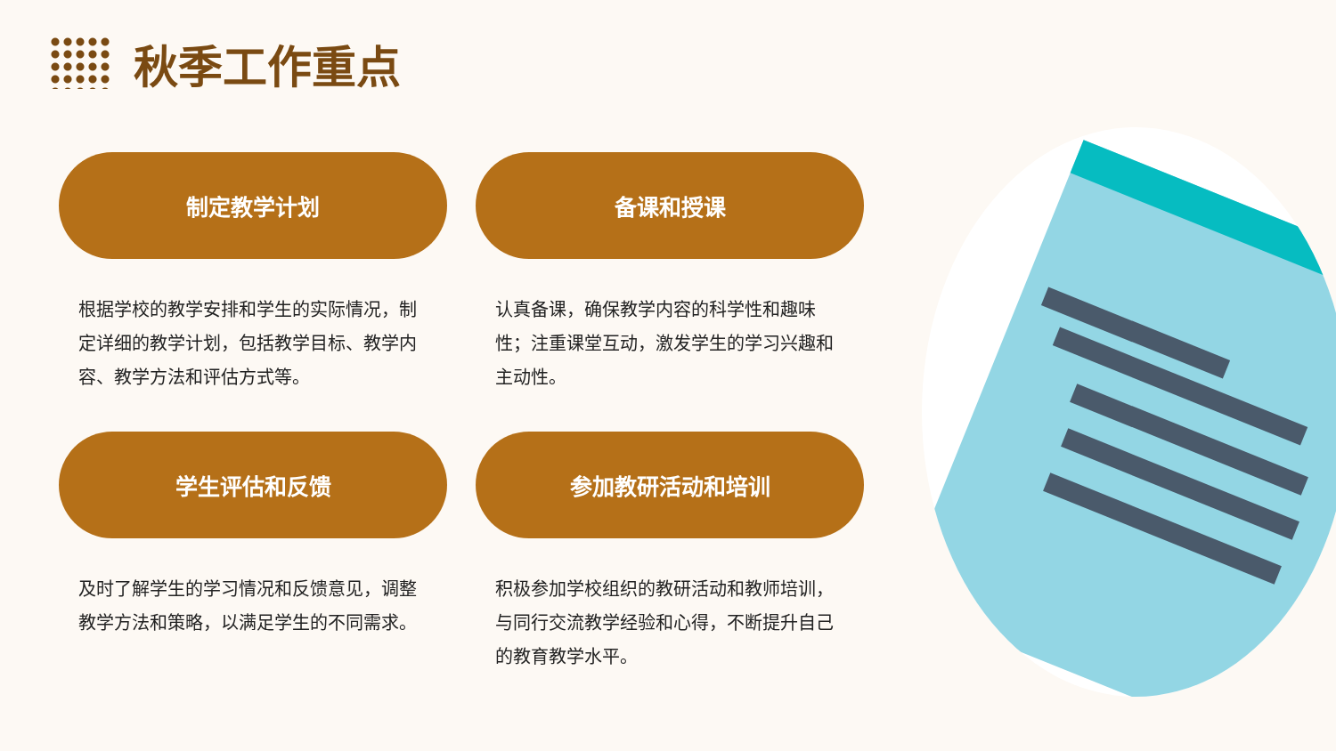秋季工作重点
制定教学计划
根据学校的教学安排和学生的实际情况，制定详细的教学计划，包括教学目标、教学内容、教学方法和评估方式等。
备课和授课
认真备课，确保教学内容的科学性和趣味性；注重课堂互动，激发学生的学习兴趣和主动性。
学生评估和反馈
及时了解学生的学习情况和反馈意见，调整教学方法和策略，以满足学生的不同需求。
参加教研活动和培训
积极参加学校组织的教研活动和教师培训，与同行交流教学经验和心得，不断提升自己的教育教学水平。